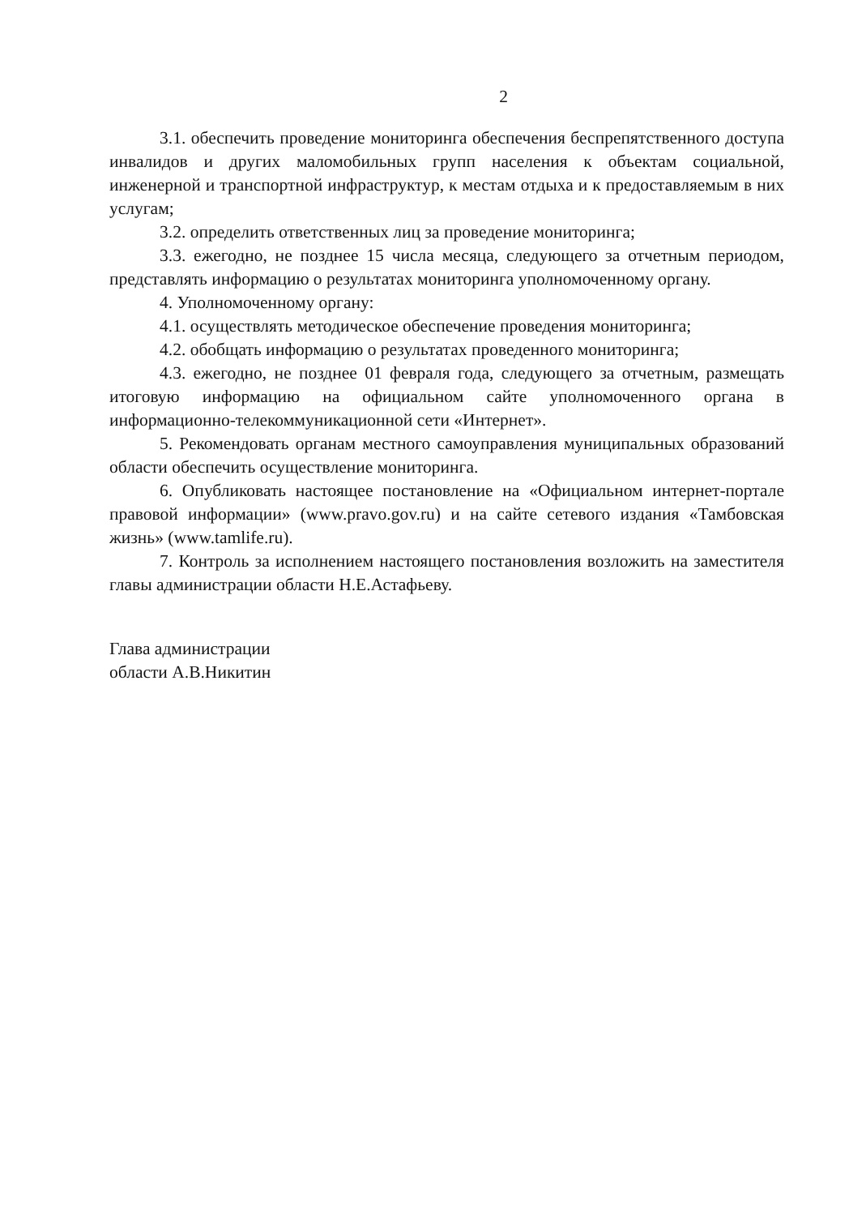2
3.1. обеспечить проведение мониторинга обеспечения беспрепятственного доступа инвалидов и других маломобильных групп населения к объектам социальной, инженерной и транспортной инфраструктур, к местам отдыха и к предоставляемым в них услугам;
3.2. определить ответственных лиц за проведение мониторинга;
3.3. ежегодно, не позднее 15 числа месяца, следующего за отчетным периодом, представлять информацию о результатах мониторинга уполномоченному органу.
4. Уполномоченному органу:
4.1. осуществлять методическое обеспечение проведения мониторинга;
4.2. обобщать информацию о результатах проведенного мониторинга;
4.3. ежегодно, не позднее 01 февраля года, следующего за отчетным, размещать итоговую информацию на официальном сайте уполномоченного органа в информационно-телекоммуникационной сети «Интернет».
5. Рекомендовать органам местного самоуправления муниципальных образований области обеспечить осуществление мониторинга.
6. Опубликовать настоящее постановление на «Официальном интернет-портале правовой информации» (www.pravo.gov.ru) и на сайте сетевого издания «Тамбовская жизнь» (www.tamlife.ru).
7. Контроль за исполнением настоящего постановления возложить на заместителя главы администрации области Н.Е.Астафьеву.
Глава администрации
области А.В.Никитин